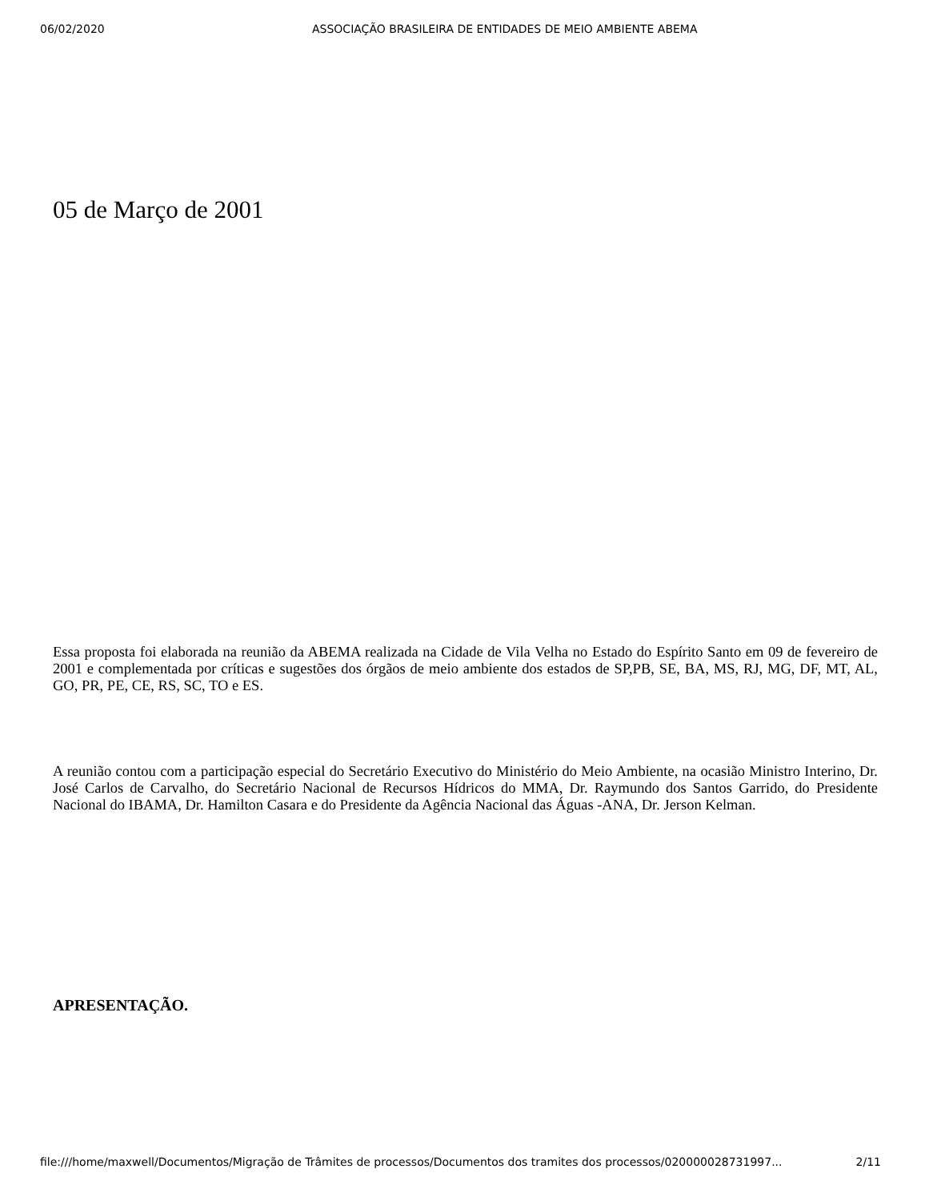06/02/2020 ASSOCIAÇÃO BRASILEIRA DE ENTIDADES DE MEIO AMBIENTE ABEMA
05 de Março de 2001
Essa proposta foi elaborada na reunião da ABEMA realizada na Cidade de Vila Velha no Estado do Espírito Santo em 09 de fevereiro de 2001 e complementada por críticas e sugestões dos órgãos de meio ambiente dos estados de SP,PB, SE, BA, MS, RJ, MG, DF, MT, AL, GO, PR, PE, CE, RS, SC, TO e ES.
A reunião contou com a participação especial do Secretário Executivo do Ministério do Meio Ambiente, na ocasião Ministro Interino, Dr. José Carlos de Carvalho, do Secretário Nacional de Recursos Hídricos do MMA, Dr. Raymundo dos Santos Garrido, do Presidente Nacional do IBAMA, Dr. Hamilton Casara e do Presidente da Agência Nacional das Águas -ANA, Dr. Jerson Kelman.
APRESENTAÇÃO.
file:///home/maxwell/Documentos/Migração de Trâmites de processos/Documentos dos tramites dos processos/020000028731997... 2/11